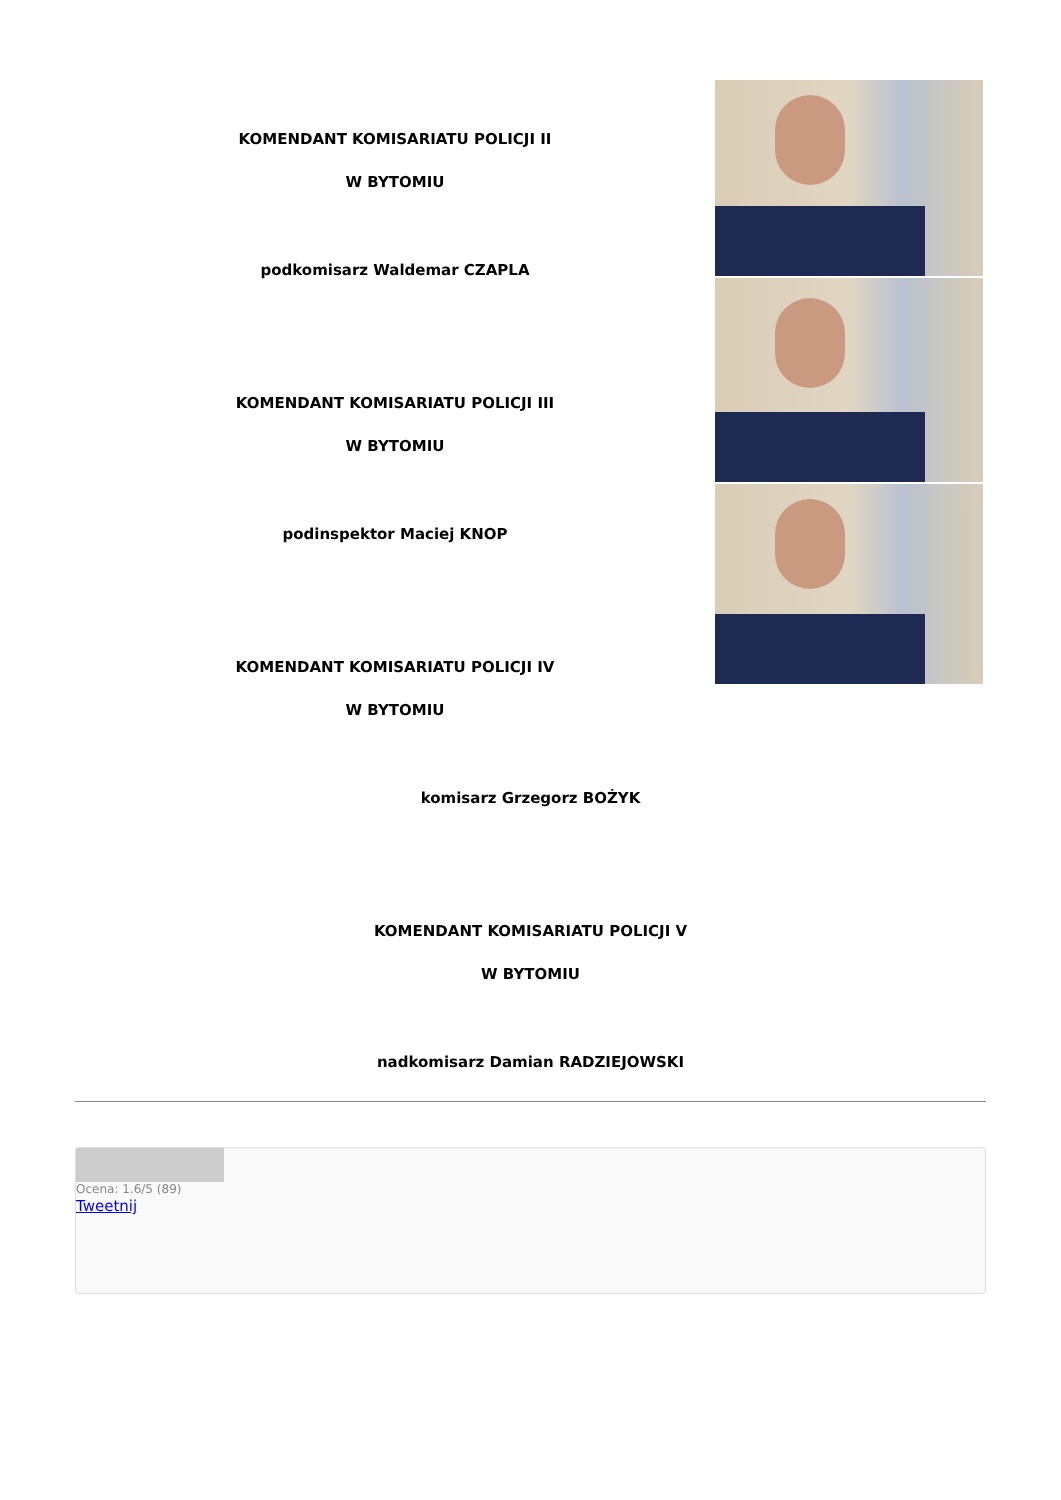KOMENDANT KOMISARIATU POLICJI II
W BYTOMIU
podkomisarz Waldemar CZAPLA
KOMENDANT KOMISARIATU POLICJI III
W BYTOMIU
podinspektor Maciej KNOP
KOMENDANT KOMISARIATU POLICJI IV
W BYTOMIU
komisarz Grzegorz BOŻYK
KOMENDANT KOMISARIATU POLICJI V
W BYTOMIU
nadkomisarz Damian RADZIEJOWSKI
Ocena: 1.6/5 (89)
Tweetnij